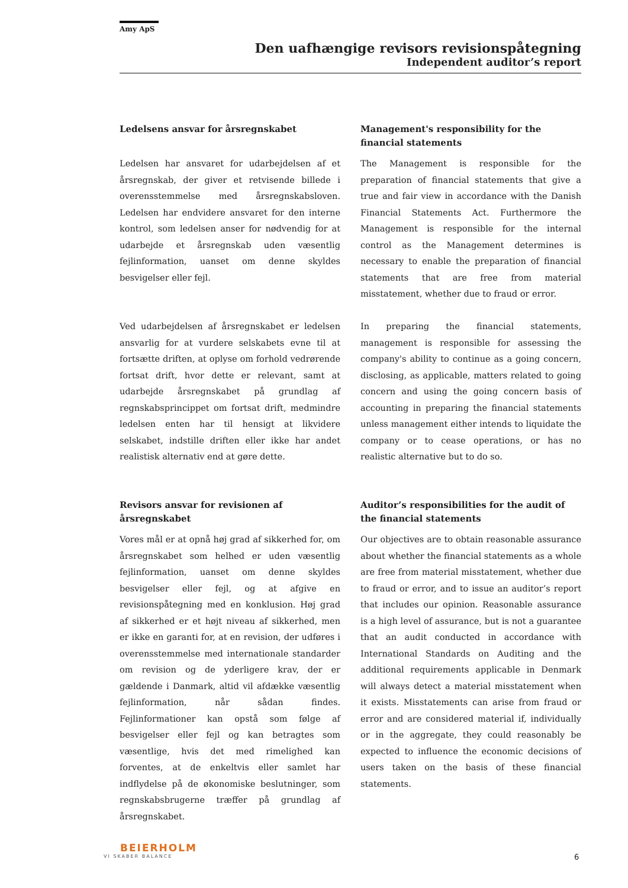Amy ApS
Den uafhængige revisors revisionspåtegning
Independent auditor’s report
Ledelsens ansvar for årsregnskabet
Ledelsen har ansvaret for udarbejdelsen af et årsregnskab, der giver et retvisende billede i overensstemmelse med årsregnskabsloven. Ledelsen har endvidere ansvaret for den interne kontrol, som ledelsen anser for nødvendig for at udarbejde et årsregnskab uden væsentlig fejlinformation, uanset om denne skyldes besvigelser eller fejl.
Management's responsibility for the financial statements
The Management is responsible for the preparation of financial statements that give a true and fair view in accordance with the Danish Financial Statements Act. Furthermore the Management is responsible for the internal control as the Management determines is necessary to enable the preparation of financial statements that are free from material misstatement, whether due to fraud or error.
Ved udarbejdelsen af årsregnskabet er ledelsen ansvarlig for at vurdere selskabets evne til at fortsætte driften, at oplyse om forhold vedrørende fortsat drift, hvor dette er relevant, samt at udarbejde årsregnskabet på grundlag af regnskabsprincippet om fortsat drift, medmindre ledelsen enten har til hensigt at likvidere selskabet, indstille driften eller ikke har andet realistisk alternativ end at gøre dette.
In preparing the financial statements, management is responsible for assessing the company's ability to continue as a going concern, disclosing, as applicable, matters related to going concern and using the going concern basis of accounting in preparing the financial statements unless management either intends to liquidate the company or to cease operations, or has no realistic alternative but to do so.
Revisors ansvar for revisionen af årsregnskabet
Vores mål er at opnå høj grad af sikkerhed for, om årsregnskabet som helhed er uden væsentlig fejlinformation, uanset om denne skyldes besvigelser eller fejl, og at afgive en revisionspåtegning med en konklusion. Høj grad af sikkerhed er et højt niveau af sikkerhed, men er ikke en garanti for, at en revision, der udføres i overensstemmelse med internationale standarder om revision og de yderligere krav, der er gældende i Danmark, altid vil afdække væsentlig fejlinformation, når sådan findes. Fejlinformationer kan opstå som følge af besvigelser eller fejl og kan betragtes som væsentlige, hvis det med rimelighed kan forventes, at de enkeltvis eller samlet har indflydelse på de økonomiske beslutninger, som regnskabsbrugerne træffer på grundlag af årsregnskabet.
Auditor’s responsibilities for the audit of the financial statements
Our objectives are to obtain reasonable assurance about whether the financial statements as a whole are free from material misstatement, whether due to fraud or error, and to issue an auditor’s report that includes our opinion. Reasonable assurance is a high level of assurance, but is not a guarantee that an audit conducted in accordance with International Standards on Auditing and the additional requirements applicable in Denmark will always detect a material misstatement when it exists. Misstatements can arise from fraud or error and are considered material if, individually or in the aggregate, they could reasonably be expected to influence the economic decisions of users taken on the basis of these financial statements.
BEIERHOLM
VI SKABER BALANCE
6